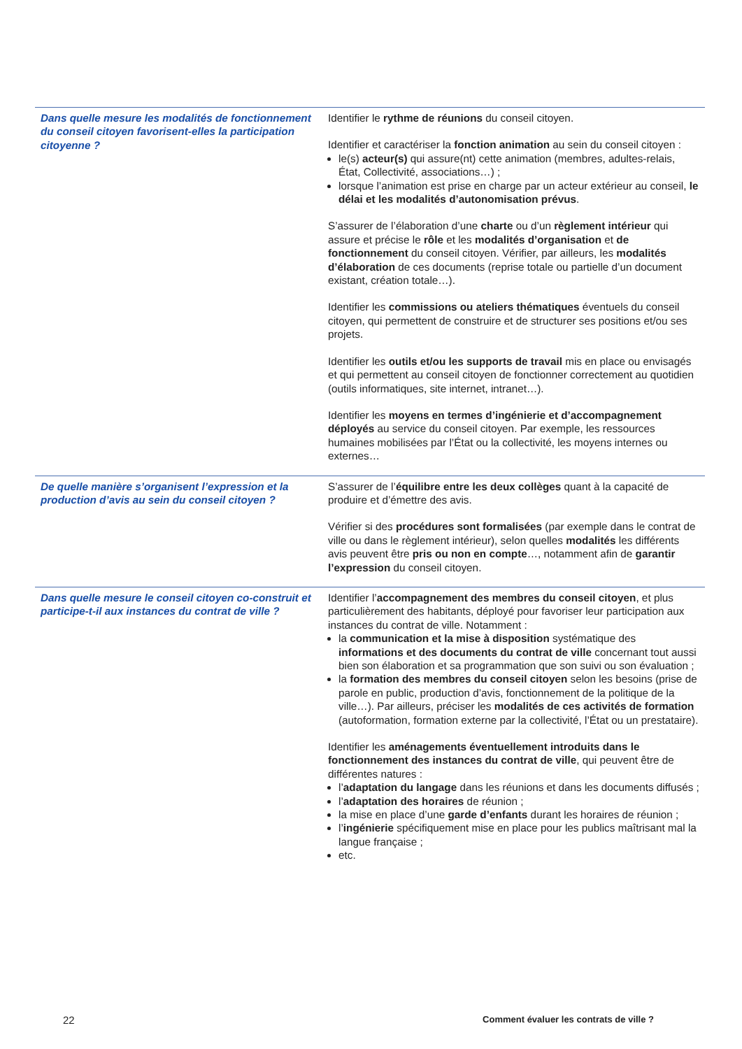| Dans quelle mesure les modalités de fonctionnement du conseil citoyen favorisent-elles la participation citoyenne ? | Identifier le rythme de réunions du conseil citoyen. Identifier et caractériser la fonction animation au sein du conseil citoyen : le(s) acteur(s) qui assure(nt) cette animation (membres, adultes-relais, État, Collectivité, associations…) ; lorsque l’animation est prise en charge par un acteur extérieur au conseil, le délai et les modalités d’autonomisation prévus . S’assurer de l’élaboration d’une charte ou d’un règlement intérieur qui assure et précise le rôle et les modalités d’organisation et de fonctionnement du conseil citoyen. Vérifier, par ailleurs, les modalités d’élaboration de ces documents (reprise totale ou partielle d’un document existant, création totale…). Identifier les commissions ou ateliers thématiques éventuels du conseil citoyen, qui permettent de construire et de structurer ses positions et/ou ses projets. Identifier les outils et/ou les supports de travail mis en place ou envisagés et qui permettent au conseil citoyen de fonctionner correctement au quotidien (outils informatiques, site internet, intranet…). Identifier les moyens en termes d’ingénierie et d’accompagnement déployés au service du conseil citoyen. Par exemple, les ressources humaines mobilisées par l’État ou la collectivité, les moyens internes ou externes… |
| De quelle manière s’organisent l’expression et la production d’avis au sein du conseil citoyen ? | S’assurer de l’ équilibre entre les deux collèges quant à la capacité de produire et d’émettre des avis. Vérifier si des procédures sont formalisées (par exemple dans le contrat de ville ou dans le règlement intérieur), selon quelles modalités les différents avis peuvent être pris ou non en compte …, notamment afin de garantir l’expression du conseil citoyen. |
| Dans quelle mesure le conseil citoyen co-construit et participe-t-il aux instances du contrat de ville ? | Identifier l’ accompagnement des membres du conseil citoyen , et plus particulièrement des habitants, déployé pour favoriser leur participation aux instances du contrat de ville. Notamment : la communication et la mise à disposition systématique des informations et des documents du contrat de ville concernant tout aussi bien son élaboration et sa programmation que son suivi ou son évaluation ; la formation des membres du conseil citoyen selon les besoins (prise de parole en public, production d’avis, fonctionnement de la politique de la ville…). Par ailleurs, préciser les modalités de ces activités de formation (autoformation, formation externe par la collectivité, l’État ou un prestataire). Identifier les aménagements éventuellement introduits dans le fonctionnement des instances du contrat de ville , qui peuvent être de différentes natures : l’ adaptation du langage dans les réunions et dans les documents diffusés ; l’ adaptation des horaires de réunion ; la mise en place d’une garde d’enfants durant les horaires de réunion ; l’ ingénierie spécifiquement mise en place pour les publics maîtrisant mal la langue française ; etc. |
22 Comment évaluer les contrats de ville ?